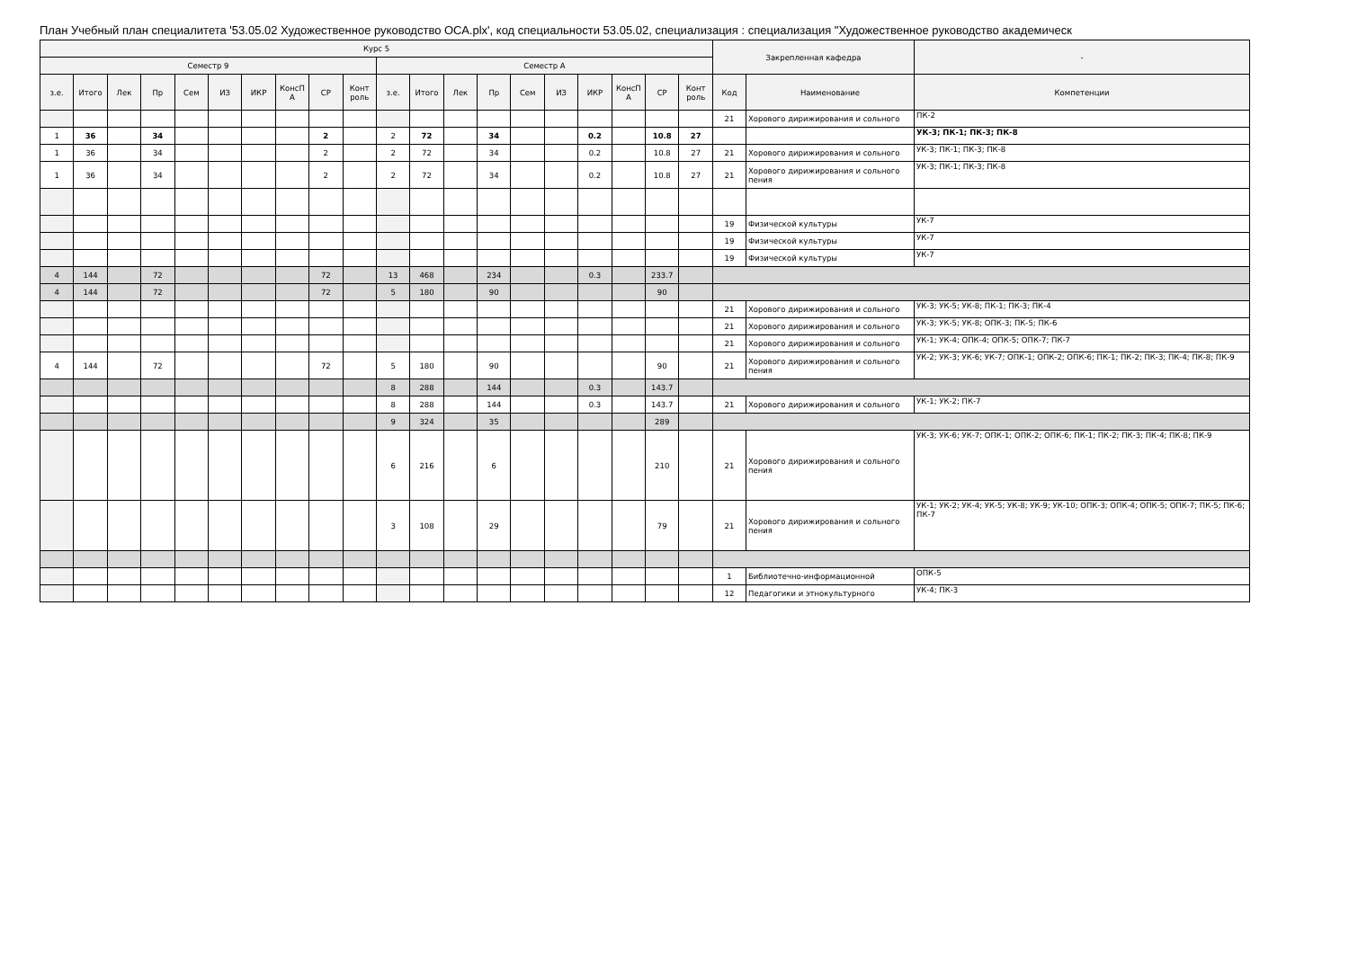План Учебный план специалитета '53.05.02 Художественное руководство ОСА.plx', код специальности 53.05.02, специализация : специализация "Художественное руководство академическ
| Курс 5 | | | | | | | | | | | | | | | | | | | | Закрепленная кафедра | | - |
| --- | --- | --- | --- | --- | --- | --- | --- | --- | --- | --- | --- | --- | --- | --- | --- | --- | --- | --- | --- | --- | --- | --- |
| Семестр 9 | | | | | | | | | | Семестр А | | | | | | | | | | | | |
| з.е. | Итого | Лек | Пр | Сем | ИЗ | ИКР | КонсП А | СР | Конт роль | з.е. | Итого | Лек | Пр | Сем | ИЗ | ИКР | КонсП А | СР | Конт роль | Код | Наименование | Компетенции |
| | | | | | | | | | | | | | | | | | | | | 21 | Хорового дирижирования и сольного | ПК-2 |
| 1 | 36 | | 34 | | | | | 2 | | 2 | 72 | | 34 | | | 0.2 | | 10.8 | 27 | | | УК-3; ПК-1; ПК-3; ПК-8 |
| 1 | 36 | | 34 | | | | | 2 | | 2 | 72 | | 34 | | | 0.2 | | 10.8 | 27 | 21 | Хорового дирижирования и сольного | УК-3; ПК-1; ПК-3; ПК-8 |
| 1 | 36 | | 34 | | | | | 2 | | 2 | 72 | | 34 | | | 0.2 | | 10.8 | 27 | 21 | Хорового дирижирования и сольного пения | УК-3; ПК-1; ПК-3; ПК-8 |
| | | | | | | | | | | | | | | | | | | | | 19 | Физической культуры | УК-7 |
| | | | | | | | | | | | | | | | | | | | | 19 | Физической культуры | УК-7 |
| | | | | | | | | | | | | | | | | | | | | 19 | Физической культуры | УК-7 |
| 4 | 144 | | 72 | | | | | 72 | | 13 | 468 | | 234 | | | 0.3 | | 233.7 | | | | |
| 4 | 144 | | 72 | | | | | 72 | | 5 | 180 | | 90 | | | | | 90 | | | | |
| | | | | | | | | | | | | | | | | | | | | 21 | Хорового дирижирования и сольного | УК-3; УК-5; УК-8; ПК-1; ПК-3; ПК-4 |
| | | | | | | | | | | | | | | | | | | | | 21 | Хорового дирижирования и сольного | УК-3; УК-5; УК-8; ОПК-3; ПК-5; ПК-6 |
| | | | | | | | | | | | | | | | | | | | | 21 | Хорового дирижирования и сольного | УК-1; УК-4; ОПК-4; ОПК-5; ОПК-7; ПК-7 |
| 4 | 144 | | 72 | | | | | 72 | | 5 | 180 | | 90 | | | | | 90 | | 21 | Хорового дирижирования и сольного пения | УК-2; УК-3; УК-6; УК-7; ОПК-1; ОПК-2; ОПК-6; ПК-1; ПК-2; ПК-3; ПК-4; ПК-8; ПК-9 |
| | | | | | | | | | | 8 | 288 | | 144 | | | 0.3 | | 143.7 | | | | |
| | | | | | | | | | | 8 | 288 | | 144 | | | 0.3 | | 143.7 | | 21 | Хорового дирижирования и сольного | УК-1; УК-2; ПК-7 |
| | | | | | | | | | | 9 | 324 | | 35 | | | | | 289 | | | | |
| | | | | | | | | | | 6 | 216 | | 6 | | | | | 210 | | 21 | Хорового дирижирования и сольного пения | УК-3; УК-6; УК-7; ОПК-1; ОПК-2; ОПК-6; ПК-1; ПК-2; ПК-3; ПК-4; ПК-8; ПК-9 |
| | | | | | | | | | | 3 | 108 | | 29 | | | | | 79 | | 21 | Хорового дирижирования и сольного пения | УК-1; УК-2; УК-4; УК-5; УК-8; УК-9; УК-10; ОПК-3; ОПК-4; ОПК-5; ОПК-7; ПК-5; ПК-6; ПК-7 |
| | | | | | | | | | | | | | | | | | | | | 1 | Библиотечно-информационной | ОПК-5 |
| | | | | | | | | | | | | | | | | | | | | 12 | Педагогики и этнокультурного | УК-4; ПК-3 |